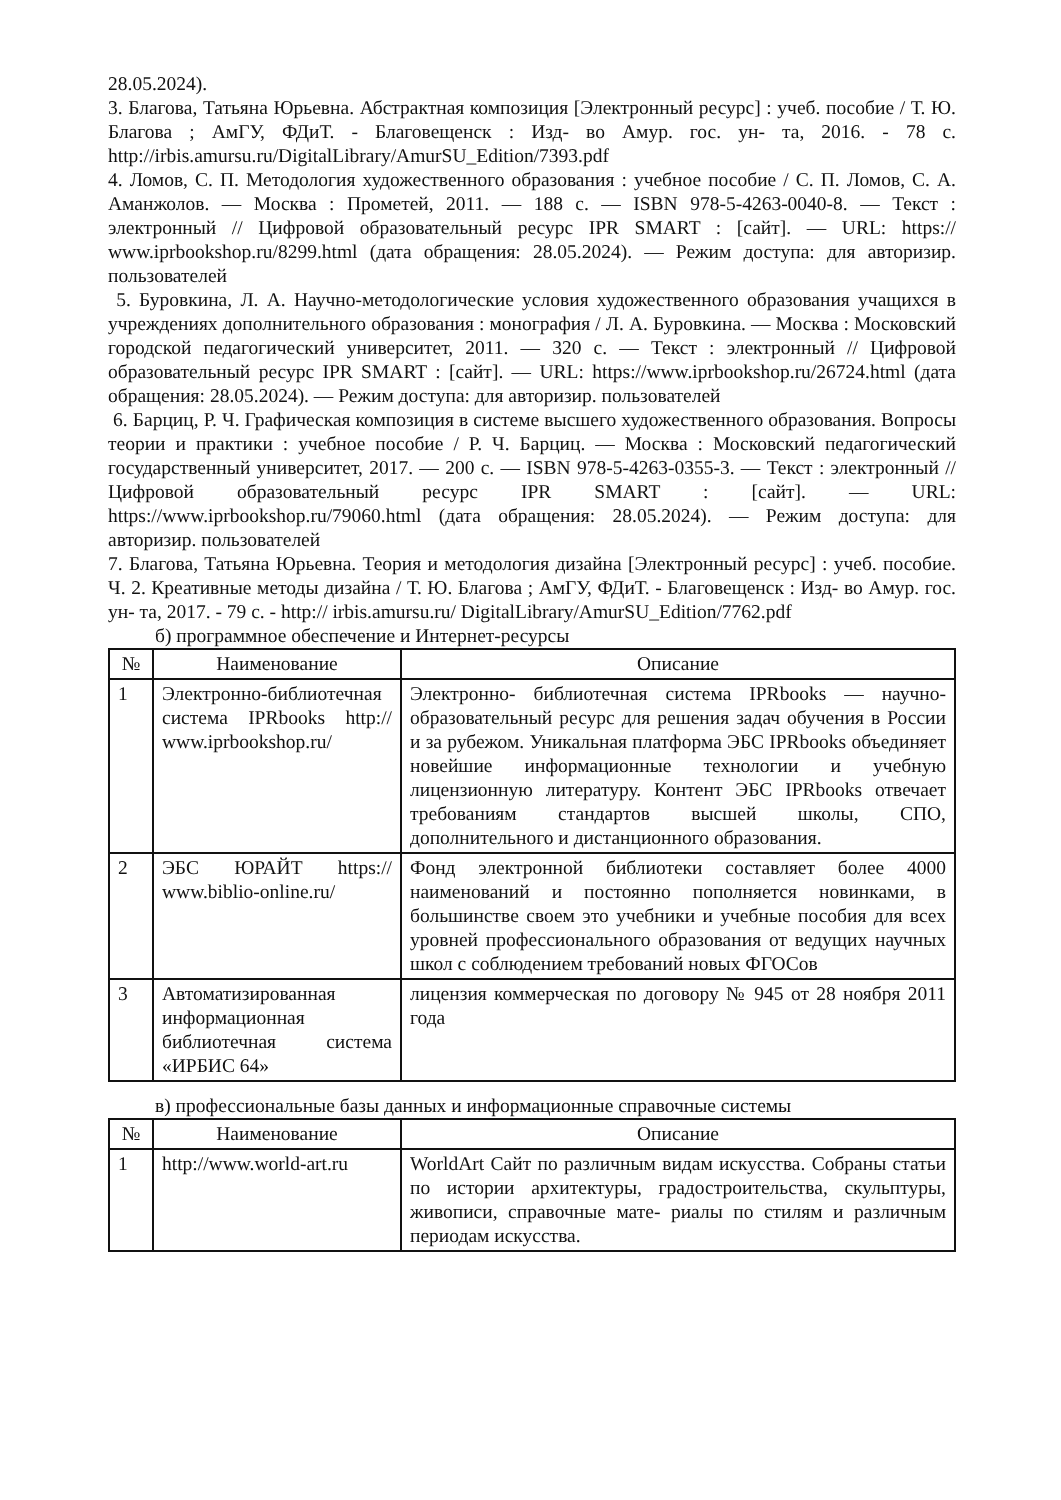28.05.2024).
3. Благова, Татьяна Юрьевна. Абстрактная композиция [Электронный ресурс] : учеб. пособие / Т. Ю. Благова ; АмГУ, ФДиТ. - Благовещенск : Изд- во Амур. гос. ун- та, 2016. - 78 с. http://irbis.amursu.ru/DigitalLibrary/AmurSU_Edition/7393.pdf
4. Ломов, С. П. Методология художественного образования : учебное пособие / С. П. Ломов, С. А. Аманжолов. — Москва : Прометей, 2011. — 188 с. — ISBN 978-5-4263-0040-8. — Текст : электронный // Цифровой образовательный ресурс IPR SMART : [сайт]. — URL: https:// www.iprbookshop.ru/8299.html (дата обращения: 28.05.2024). — Режим доступа: для авторизир. пользователей
5. Буровкина, Л. А. Научно-методологические условия художественного образования учащихся в учреждениях дополнительного образования : монография / Л. А. Буровкина. — Москва : Московский городской педагогический университет, 2011. — 320 с. — Текст : электронный // Цифровой образовательный ресурс IPR SMART : [сайт]. — URL: https://www.iprbookshop.ru/26724.html (дата обращения: 28.05.2024). — Режим доступа: для авторизир. пользователей
6. Барциц, Р. Ч. Графическая композиция в системе высшего художественного образования. Вопросы теории и практики : учебное пособие / Р. Ч. Барциц. — Москва : Московский педагогический государственный университет, 2017. — 200 с. — ISBN 978-5-4263-0355-3. — Текст : электронный // Цифровой образовательный ресурс IPR SMART : [сайт]. — URL: https://www.iprbookshop.ru/79060.html (дата обращения: 28.05.2024). — Режим доступа: для авторизир. пользователей
7. Благова, Татьяна Юрьевна. Теория и методология дизайна [Электронный ресурс] : учеб. пособие. Ч. 2. Креативные методы дизайна / Т. Ю. Благова ; АмГУ, ФДиТ. - Благовещенск : Изд- во Амур. гос. ун- та, 2017. - 79 с. - http:// irbis.amursu.ru/ DigitalLibrary/AmurSU_Edition/7762.pdf
б) программное обеспечение и Интернет-ресурсы
| № | Наименование | Описание |
| --- | --- | --- |
| 1 | Электронно-библиотечная система IPRbooks http:// www.iprbookshop.ru/ | Электронно- библиотечная система IPRbooks — научно- образовательный ресурс для решения задач обучения в России и за рубежом. Уникальная платформа ЭБС IPRbooks объединяет новейшие информационные технологии и учебную лицензионную литературу. Контент ЭБС IPRbooks отвечает требованиям стандартов высшей школы, СПО, дополнительного и дистанционного образования. |
| 2 | ЭБС ЮРАЙТ https:// www.biblio-online.ru/ | Фонд электронной библиотеки составляет более 4000 наименований и постоянно пополняется новинками, в большинстве своем это учебники и учебные пособия для всех уровней профессионального образования от ведущих научных школ с соблюдением требований новых ФГОСов |
| 3 | Автоматизированная информационная библиотечная система «ИРБИС 64» | лицензия коммерческая по договору № 945 от 28 ноября 2011 года |
в) профессиональные базы данных и информационные справочные системы
| № | Наименование | Описание |
| --- | --- | --- |
| 1 | http://www.world-art.ru | WorldArt Сайт по различным видам искусства. Собраны статьи по истории архитектуры, градостроительства, скульптуры, живописи, справочные мате- риалы по стилям и различным периодам искусства. |